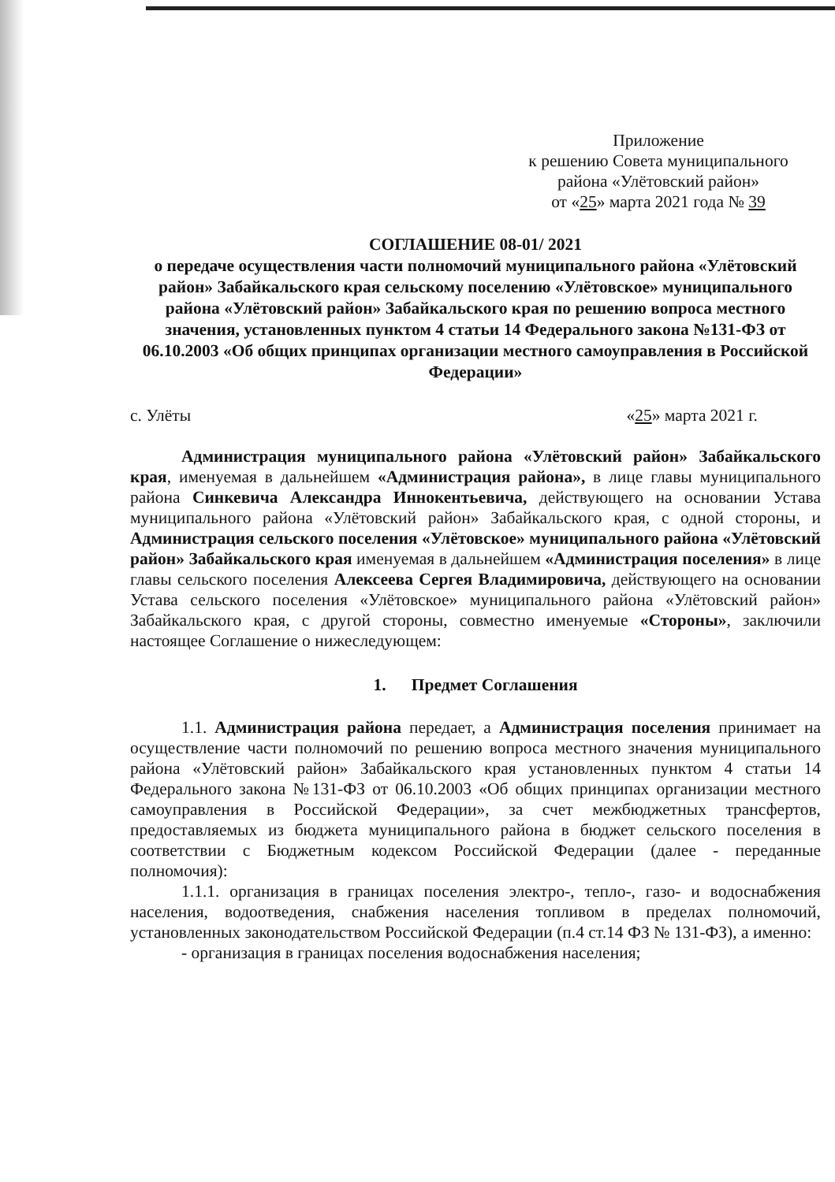Приложение
к решению Совета муниципального района «Улётовский район»
от «25» марта 2021 года № 39
СОГЛАШЕНИЕ 08-01/ 2021
о передаче осуществления части полномочий муниципального района «Улётовский район» Забайкальского края сельскому поселению «Улётовское» муниципального района «Улётовский район» Забайкальского края по решению вопроса местного значения, установленных пунктом 4 статьи 14 Федерального закона №131-ФЗ от 06.10.2003 «Об общих принципах организации местного самоуправления в Российской Федерации»
с. Улёты «25» марта 2021 г.
Администрация муниципального района «Улётовский район» Забайкальского края, именуемая в дальнейшем «Администрация района», в лице главы муниципального района Синкевича Александра Иннокентьевича, действующего на основании Устава муниципального района «Улётовский район» Забайкальского края, с одной стороны, и Администрация сельского поселения «Улётовское» муниципального района «Улётовский район» Забайкальского края именуемая в дальнейшем «Администрация поселения» в лице главы сельского поселения Алексеева Сергея Владимировича, действующего на основании Устава сельского поселения «Улётовское» муниципального района «Улётовский район» Забайкальского края, с другой стороны, совместно именуемые «Стороны», заключили настоящее Соглашение о нижеследующем:
1. Предмет Соглашения
1.1. Администрация района передает, а Администрация поселения принимает на осуществление части полномочий по решению вопроса местного значения муниципального района «Улётовский район» Забайкальского края установленных пунктом 4 статьи 14 Федерального закона №131-ФЗ от 06.10.2003 «Об общих принципах организации местного самоуправления в Российской Федерации», за счет межбюджетных трансфертов, предоставляемых из бюджета муниципального района в бюджет сельского поселения в соответствии с Бюджетным кодексом Российской Федерации (далее - переданные полномочия):
1.1.1. организация в границах поселения электро-, тепло-, газо- и водоснабжения населения, водоотведения, снабжения населения топливом в пределах полномочий, установленных законодательством Российской Федерации (п.4 ст.14 ФЗ № 131-ФЗ), а именно:
- организация в границах поселения водоснабжения населения;